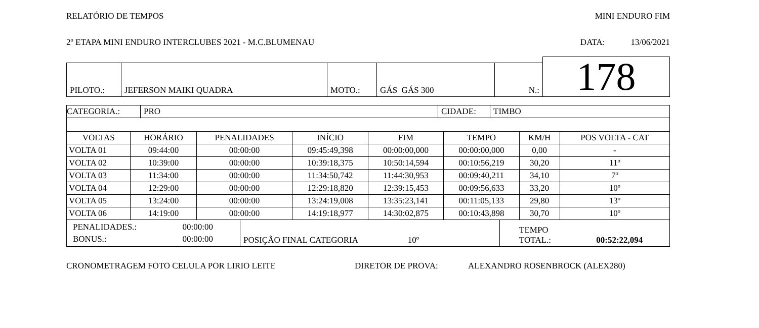RELATÓRIO DE TEMPOS MINI ENDURO FIM
2º ETAPA MINI ENDURO INTERCLUBES 2021 - M.C.BLUMENAU DATA: 13/06/2021
| | | | | | 178 |
| PILOTO.: | JEFERSON MAIKI QUADRA | MOTO.: | GÁS GÁS 300 | N.: | |
| CATEGORIA.: | PRO | CIDADE: | TIMBO |
| VOLTAS | HORÁRIO | PENALIDADES | INÍCIO | FIM | TEMPO | KM/H | POS VOLTA - CAT |
| --- | --- | --- | --- | --- | --- | --- | --- |
| VOLTA 01 | 09:44:00 | 00:00:00 | 09:45:49,398 | 00:00:00,000 | 00:00:00,000 | 0,00 | - |
| VOLTA 02 | 10:39:00 | 00:00:00 | 10:39:18,375 | 10:50:14,594 | 00:10:56,219 | 30,20 | 11º |
| VOLTA 03 | 11:34:00 | 00:00:00 | 11:34:50,742 | 11:44:30,953 | 00:09:40,211 | 34,10 | 7º |
| VOLTA 04 | 12:29:00 | 00:00:00 | 12:29:18,820 | 12:39:15,453 | 00:09:56,633 | 33,20 | 10º |
| VOLTA 05 | 13:24:00 | 00:00:00 | 13:24:19,008 | 13:35:23,141 | 00:11:05,133 | 29,80 | 13º |
| VOLTA 06 | 14:19:00 | 00:00:00 | 14:19:18,977 | 14:30:02,875 | 00:10:43,898 | 30,70 | 10º |
| / PENALIDADES.: / 00:00:00 / / BONUS.: / 00:00:00 / | POSIÇÃO FINAL CATEGORIA 10º | TEMPO TOTAL.: 00:52:22,094 |
CRONOMETRAGEM FOTO CELULA POR LIRIO LEITE DIRETOR DE PROVA: ALEXANDRO ROSENBROCK (ALEX280)